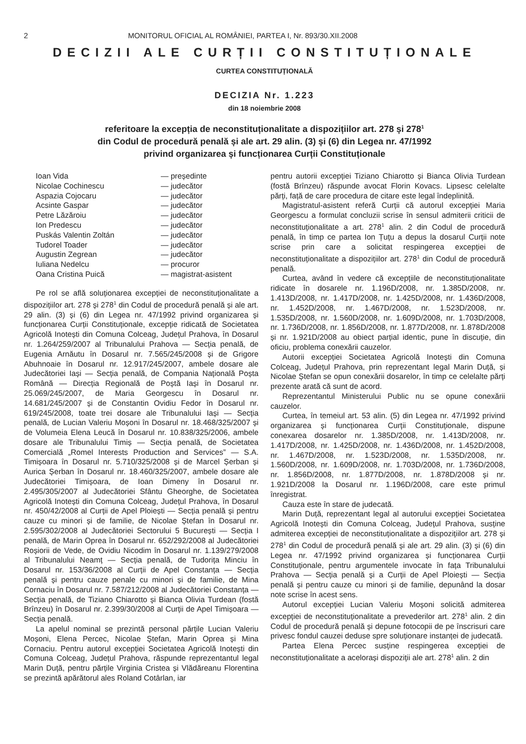2 MONITORUL OFICIAL AL ROMÂNIEI, PARTEA I, Nr. 893/30.XII.2008
DECIZII ALE CURȚII CONSTITUȚIONALE
CURTEA CONSTITUȚIONALĂ
DECIZIA Nr. 1.223
din 18 noiembrie 2008
referitoare la excepția de neconstituționalitate a dispozițiilor art. 278 și 278<sup>1</sup>
din Codul de procedură penală și ale art. 29 alin. (3) și (6) din Legea nr. 47/1992
privind organizarea și funcționarea Curții Constituționale
Ioan Vida — președinte
Nicolae Cochinescu — judecător
Aspazia Cojocaru — judecător
Acsinte Gaspar — judecător
Petre Lăzăroiu — judecător
Ion Predescu — judecător
Puskás Valentin Zoltán — judecător
Tudorel Toader — judecător
Augustin Zegrean — judecător
Iuliana Nedelcu — procuror
Oana Cristina Puică — magistrat-asistent
Pe rol se află soluționarea excepției de neconstituționalitate a dispozițiilor art. 278 și 278<sup>1</sup> din Codul de procedură penală și ale art. 29 alin. (3) și (6) din Legea nr. 47/1992 privind organizarea și funcționarea Curții Constituționale, excepție ridicată de Societatea Agricolă Inotești din Comuna Colceag, Județul Prahova, în Dosarul nr. 1.264/259/2007 al Tribunalului Prahova — Secția penală, de Eugenia Arnăutu în Dosarul nr. 7.565/245/2008 și de Grigore Abuhnoaie în Dosarul nr. 12.917/245/2007, ambele dosare ale Judecătoriei Iași — Secția penală, de Compania Națională Poșta Română — Direcția Regională de Poștă Iași în Dosarul nr. 25.069/245/2007, de Maria Georgescu în Dosarul nr. 14.681/245/2007 și de Constantin Ovidiu Fedor în Dosarul nr. 619/245/2008, toate trei dosare ale Tribunalului Iași — Secția penală, de Lucian Valeriu Moșoni în Dosarul nr. 18.468/325/2007 și de Volumeia Elena Leucă în Dosarul nr. 10.838/325/2006, ambele dosare ale Tribunalului Timiș — Secția penală, de Societatea Comercială „Romel Interests Production and Services” — S.A. Timișoara în Dosarul nr. 5.710/325/2008 și de Marcel Șerban și Aurica Șerban în Dosarul nr. 18.460/325/2007, ambele dosare ale Judecătoriei Timișoara, de Ioan Dimeny în Dosarul nr. 2.495/305/2007 al Judecătoriei Sfântu Gheorghe, de Societatea Agricolă Inotești din Comuna Colceag, Județul Prahova, în Dosarul nr. 450/42/2008 al Curții de Apel Ploiești — Secția penală și pentru cauze cu minori și de familie, de Nicolae Ștefan în Dosarul nr. 2.595/302/2008 al Judecătoriei Sectorului 5 București — Secția I penală, de Marin Oprea în Dosarul nr. 652/292/2008 al Judecătoriei Roșiorii de Vede, de Ovidiu Nicodim în Dosarul nr. 1.139/279/2008 al Tribunalului Neamț — Secția penală, de Tudorița Minciu în Dosarul nr. 153/36/2008 al Curții de Apel Constanța — Secția penală și pentru cauze penale cu minori și de familie, de Mina Cornaciu în Dosarul nr. 7.587/212/2008 al Judecătoriei Constanța — Secția penală, de Tiziano Chiarotto și Bianca Olivia Turdean (fostă Brînzeu) în Dosarul nr. 2.399/30/2008 al Curții de Apel Timișoara — Secția penală.
La apelul nominal se prezintă personal părțile Lucian Valeriu Moșoni, Elena Percec, Nicolae Ștefan, Marin Oprea și Mina Cornaciu. Pentru autorul excepției Societatea Agricolă Inotești din Comuna Colceag, Județul Prahova, răspunde reprezentantul legal Marin Duță, pentru părțile Virginia Cristea și Vlădăreanu Florentina se prezintă apărătorul ales Roland Cotârlan, iar
pentru autorii excepției Tiziano Chiarotto și Bianca Olivia Turdean (fostă Brînzeu) răspunde avocat Florin Kovacs. Lipsesc celelalte părți, față de care procedura de citare este legal îndeplinită.
Magistratul-asistent referă Curții că autorul excepției Maria Georgescu a formulat concluzii scrise în sensul admiterii criticii de neconstituționalitate a art. 278<sup>1</sup> alin. 2 din Codul de procedură penală, în timp ce partea Ion Țuțu a depus la dosarul Curții note scrise prin care a solicitat respingerea excepției de neconstituționalitate a dispozițiilor art. 278<sup>1</sup> din Codul de procedură penală.
Curtea, având în vedere că excepțiile de neconstituționalitate ridicate în dosarele nr. 1.196D/2008, nr. 1.385D/2008, nr. 1.413D/2008, nr. 1.417D/2008, nr. 1.425D/2008, nr. 1.436D/2008, nr. 1.452D/2008, nr. 1.467D/2008, nr. 1.523D/2008, nr. 1.535D/2008, nr. 1.560D/2008, nr. 1.609D/2008, nr. 1.703D/2008, nr. 1.736D/2008, nr. 1.856D/2008, nr. 1.877D/2008, nr. 1.878D/2008 și nr. 1.921D/2008 au obiect parțial identic, pune în discuție, din oficiu, problema conexării cauzelor.
Autorii excepției Societatea Agricolă Inotești din Comuna Colceag, Județul Prahova, prin reprezentant legal Marin Duță, și Nicolae Ștefan se opun conexării dosarelor, în timp ce celelalte părți prezente arată că sunt de acord.
Reprezentantul Ministerului Public nu se opune conexării cauzelor.
Curtea, în temeiul art. 53 alin. (5) din Legea nr. 47/1992 privind organizarea și funcționarea Curții Constituționale, dispune conexarea dosarelor nr. 1.385D/2008, nr. 1.413D/2008, nr. 1.417D/2008, nr. 1.425D/2008, nr. 1.436D/2008, nr. 1.452D/2008, nr. 1.467D/2008, nr. 1.523D/2008, nr. 1.535D/2008, nr. 1.560D/2008, nr. 1.609D/2008, nr. 1.703D/2008, nr. 1.736D/2008, nr. 1.856D/2008, nr. 1.877D/2008, nr. 1.878D/2008 și nr. 1.921D/2008 la Dosarul nr. 1.196D/2008, care este primul înregistrat.
Cauza este în stare de judecată.
Marin Duță, reprezentant legal al autorului excepției Societatea Agricolă Inotești din Comuna Colceag, Județul Prahova, susține admiterea excepției de neconstituționalitate a dispozițiilor art. 278 și 278<sup>1</sup> din Codul de procedură penală și ale art. 29 alin. (3) și (6) din Legea nr. 47/1992 privind organizarea și funcționarea Curții Constituționale, pentru argumentele invocate în fața Tribunalului Prahova — Secția penală și a Curții de Apel Ploiești — Secția penală și pentru cauze cu minori și de familie, depunând la dosar note scrise în acest sens.
Autorul excepției Lucian Valeriu Moșoni solicită admiterea excepției de neconstituționalitate a prevederilor art. 278<sup>1</sup> alin. 2 din Codul de procedură penală și depune fotocopii de pe înscrisuri care privesc fondul cauzei deduse spre soluționare instanței de judecată.
Partea Elena Percec susține respingerea excepției de neconstituționalitate a acelorași dispoziții ale art. 278<sup>1</sup> alin. 2 din